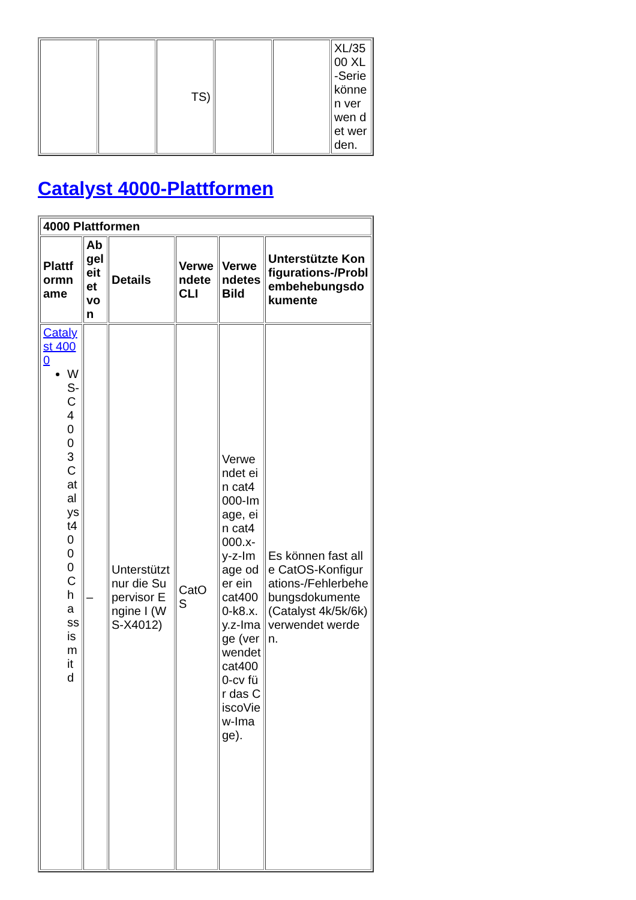| | | TS) | | | XL/3500 XL-Serie können verwen det werden. |
Catalyst 4000-Plattformen
| 4000 Plattformen | | | | | |
| Plattformname | Abgeleitet von | Details | Verwendete CLI | Verwendetes Bild | Unterstützte Konfigurations-/Problembehebungsdokumente |
| Catalyst 4000 WS-C4003Catalyst4000Chassismitd | – | Unterstützt nur die Supervisor Engine I (WS-X4012) | CatOS | Verwendet ein cat4000-Image, ein cat4000.x-y-z-Image oder ein cat4000-k8.x.y.z-Image (verwendet cat4000-cv für das CiscoView-Image). | Es können fast alle CatOS-Konfigurations-/Fehlerbehebungsdokumente (Catalyst 4k/5k/6k) verwendet werden. |